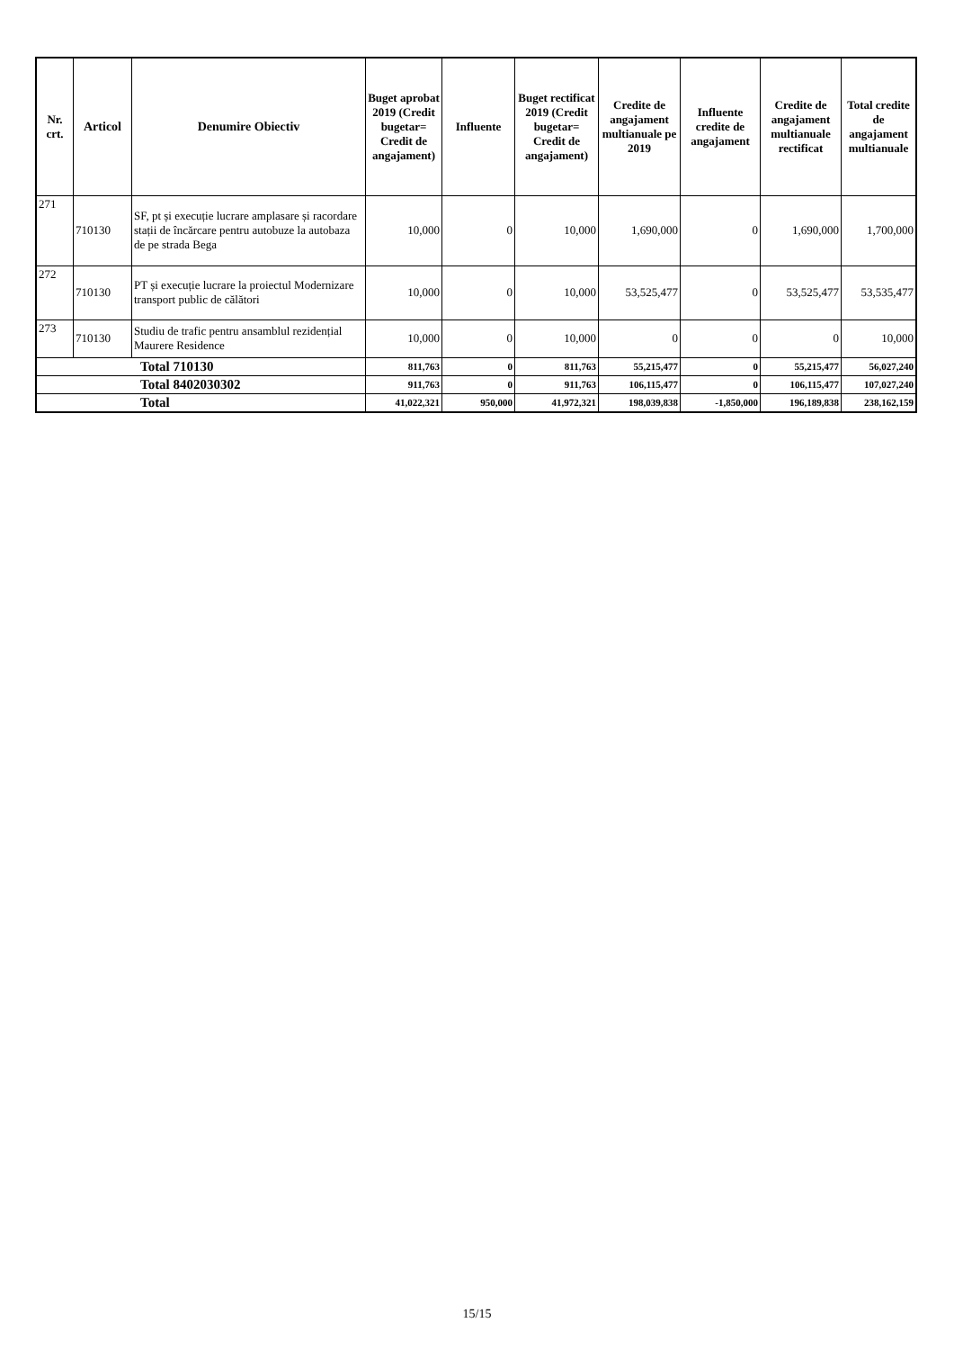| Nr. crt. | Articol | Denumire Obiectiv | Buget aprobat 2019 (Credit bugetar= Credit de angajament) | Influente | Buget rectificat 2019 (Credit bugetar= Credit de angajament) | Credite de angajament multianuale pe 2019 | Influente credite de angajament | Credite de angajament multianuale rectificat | Total credite de angajament multianuale |
| --- | --- | --- | --- | --- | --- | --- | --- | --- | --- |
| 271 | 710130 | SF, pt și execuție lucrare amplasare și racordare stații de încărcare pentru autobuze la autobaza de pe strada Bega | 10,000 | 0 | 10,000 | 1,690,000 | 0 | 1,690,000 | 1,700,000 |
| 272 | 710130 | PT și execuție lucrare la proiectul Modernizare transport public de călători | 10,000 | 0 | 10,000 | 53,525,477 | 0 | 53,525,477 | 53,535,477 |
| 273 | 710130 | Studiu de trafic pentru ansamblul rezidențial Maurere Residence | 10,000 | 0 | 10,000 | 0 | 0 | 0 | 10,000 |
| Total 710130 | | | 811,763 | 0 | 811,763 | 55,215,477 | 0 | 55,215,477 | 56,027,240 |
| Total 8402030302 | | | 911,763 | 0 | 911,763 | 106,115,477 | 0 | 106,115,477 | 107,027,240 |
| Total | | | 41,022,321 | 950,000 | 41,972,321 | 198,039,838 | -1,850,000 | 196,189,838 | 238,162,159 |
15/15